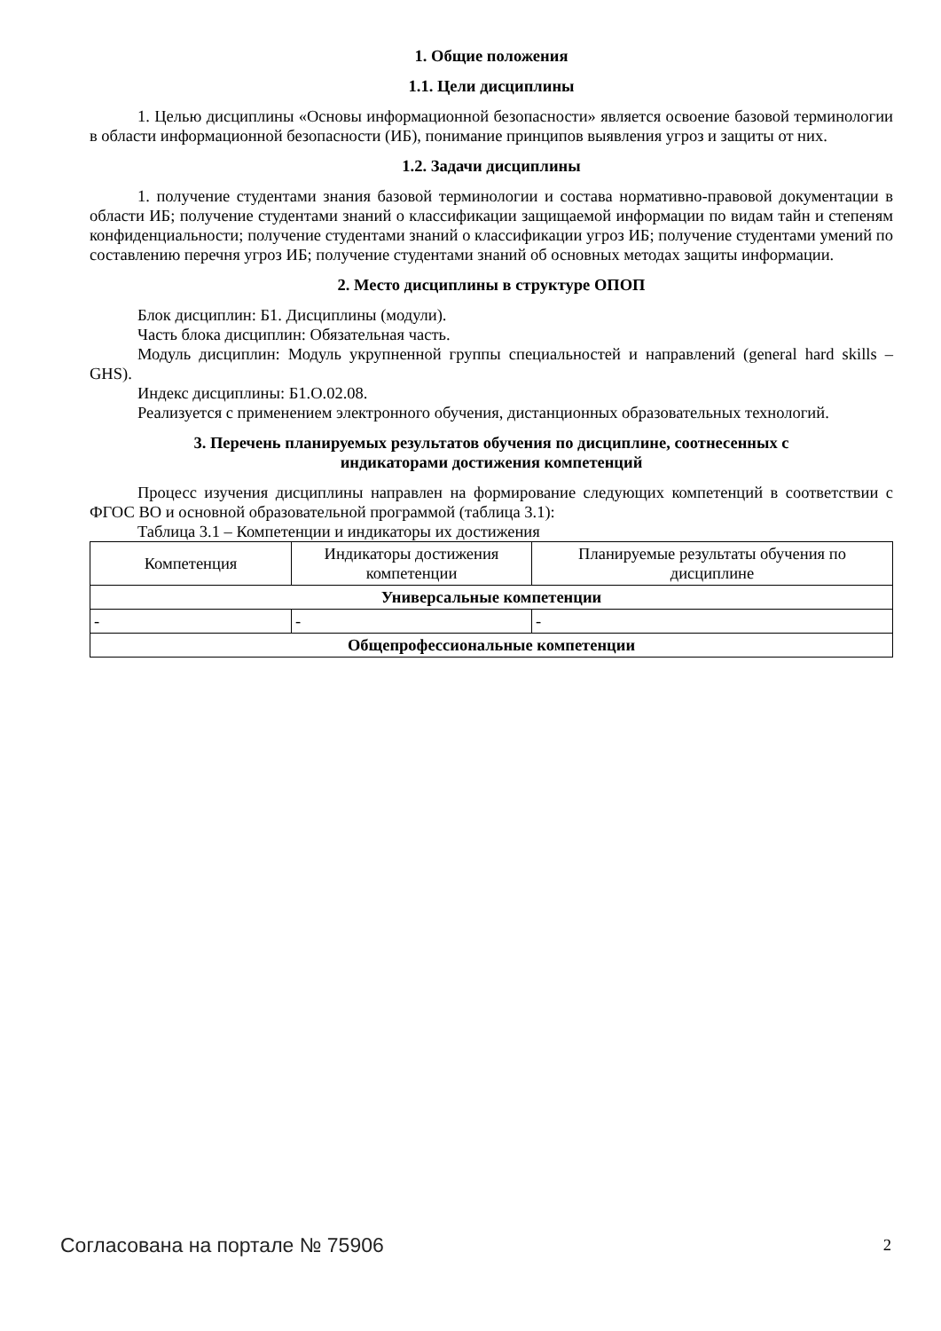1. Общие положения
1.1. Цели дисциплины
1. Целью дисциплины «Основы информационной безопасности» является освоение базовой терминологии в области информационной безопасности (ИБ), понимание принципов выявления угроз и защиты от них.
1.2. Задачи дисциплины
1. получение студентами знания базовой терминологии и состава нормативно-правовой документации в области ИБ; получение студентами знаний о классификации защищаемой информации по видам тайн и степеням конфиденциальности; получение студентами знаний о классификации угроз ИБ; получение студентами умений по составлению перечня угроз ИБ; получение студентами знаний об основных методах защиты информации.
2. Место дисциплины в структуре ОПОП
Блок дисциплин: Б1. Дисциплины (модули).
Часть блока дисциплин: Обязательная часть.
Модуль дисциплин: Модуль укрупненной группы специальностей и направлений (general hard skills – GHS).
Индекс дисциплины: Б1.О.02.08.
Реализуется с применением электронного обучения, дистанционных образовательных технологий.
3. Перечень планируемых результатов обучения по дисциплине, соотнесенных с
индикаторами достижения компетенций
Процесс изучения дисциплины направлен на формирование следующих компетенций в соответствии с ФГОС ВО и основной образовательной программой (таблица 3.1):
Таблица 3.1 – Компетенции и индикаторы их достижения
| Компетенция | Индикаторы достижения компетенции | Планируемые результаты обучения по дисциплине |
| --- | --- | --- |
| Универсальные компетенции | | |
| - | - | - |
| Общепрофессиональные компетенции | | |
Согласована на портале № 75906 2